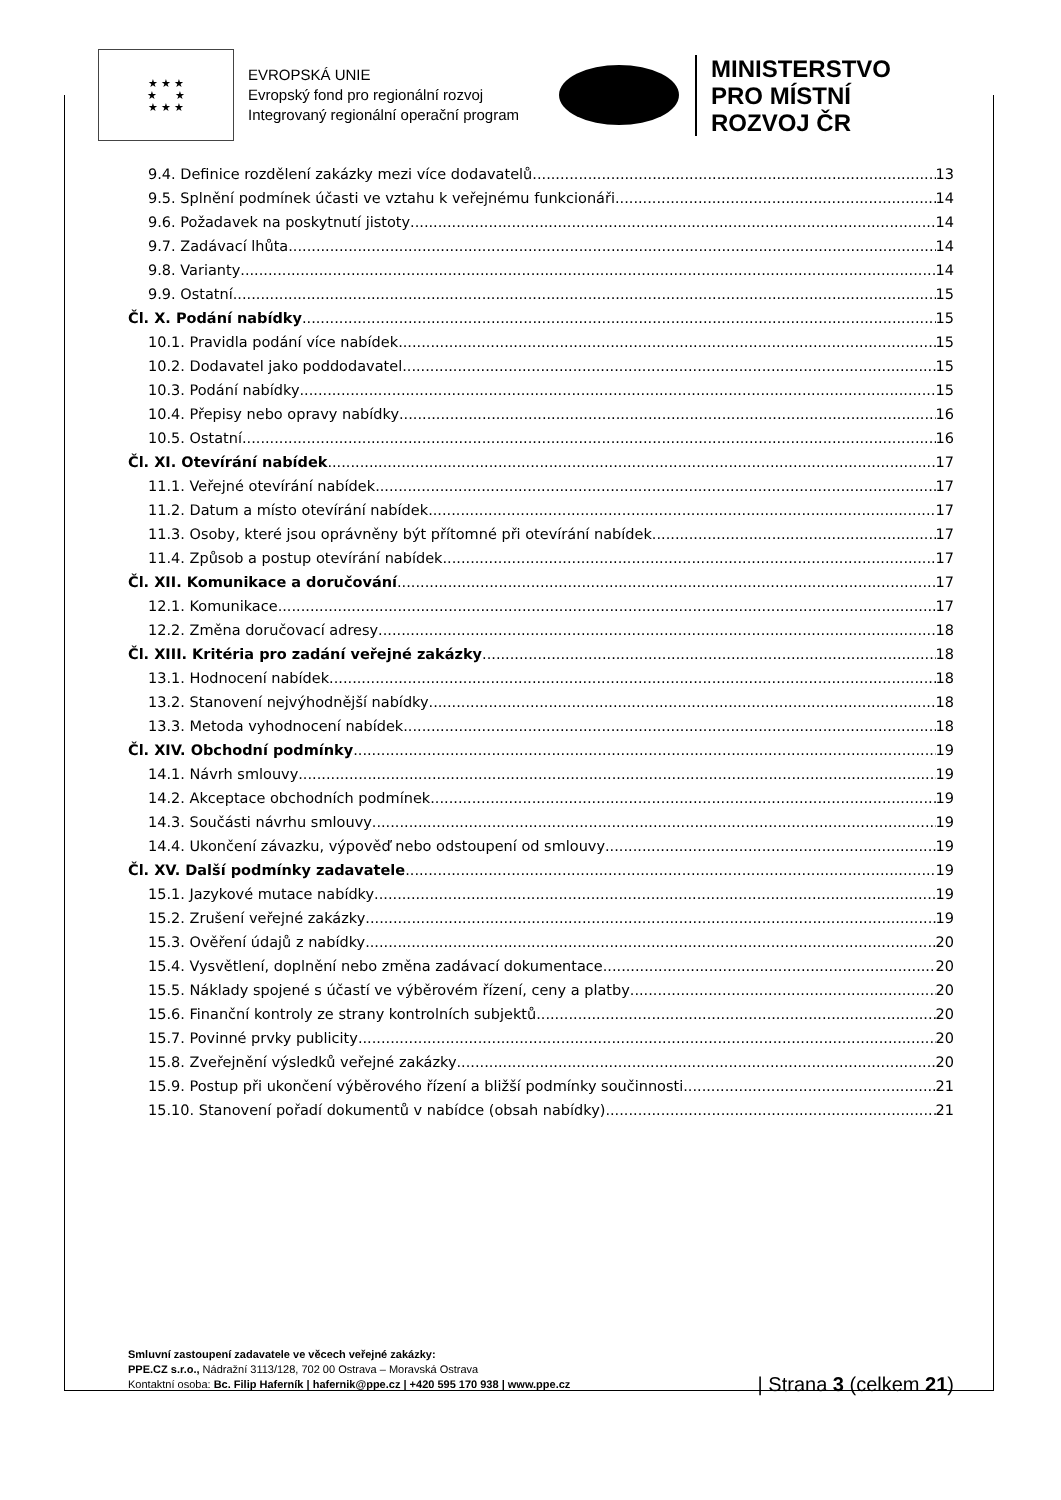★ ★ ★
★ ★
★ ★ ★
EVROPSKÁ UNIE
Evropský fond pro regionální rozvoj
Integrovaný regionální operační program
MINISTERSTVO
PRO MÍSTNÍ
ROZVOJ ČR
9.4. Definice rozdělení zakázky mezi více dodavatelů 13
9.5. Splnění podmínek účasti ve vztahu k veřejnému funkcionáři 14
9.6. Požadavek na poskytnutí jistoty 14
9.7. Zadávací lhůta 14
9.8. Varianty 14
9.9. Ostatní 15
Čl. X. Podání nabídky 15
10.1. Pravidla podání více nabídek 15
10.2. Dodavatel jako poddodavatel 15
10.3. Podání nabídky 15
10.4. Přepisy nebo opravy nabídky 16
10.5. Ostatní 16
Čl. XI. Otevírání nabídek 17
11.1. Veřejné otevírání nabídek 17
11.2. Datum a místo otevírání nabídek 17
11.3. Osoby, které jsou oprávněny být přítomné při otevírání nabídek 17
11.4. Způsob a postup otevírání nabídek 17
Čl. XII. Komunikace a doručování 17
12.1. Komunikace 17
12.2. Změna doručovací adresy 18
Čl. XIII. Kritéria pro zadání veřejné zakázky 18
13.1. Hodnocení nabídek 18
13.2. Stanovení nejvýhodnější nabídky 18
13.3. Metoda vyhodnocení nabídek 18
Čl. XIV. Obchodní podmínky 19
14.1. Návrh smlouvy 19
14.2. Akceptace obchodních podmínek 19
14.3. Součásti návrhu smlouvy 19
14.4. Ukončení závazku, výpověď nebo odstoupení od smlouvy 19
Čl. XV. Další podmínky zadavatele 19
15.1. Jazykové mutace nabídky 19
15.2. Zrušení veřejné zakázky 19
15.3. Ověření údajů z nabídky 20
15.4. Vysvětlení, doplnění nebo změna zadávací dokumentace 20
15.5. Náklady spojené s účastí ve výběrovém řízení, ceny a platby 20
15.6. Finanční kontroly ze strany kontrolních subjektů 20
15.7. Povinné prvky publicity 20
15.8. Zveřejnění výsledků veřejné zakázky 20
15.9. Postup při ukončení výběrového řízení a bližší podmínky součinnosti 21
15.10. Stanovení pořadí dokumentů v nabídce (obsah nabídky) 21
Smluvní zastoupení zadavatele ve věcech veřejné zakázky:
PPE.CZ s.r.o., Nádražní 3113/128, 702 00 Ostrava – Moravská Ostrava
Kontaktní osoba: Bc. Filip Haferník | hafernik@ppe.cz | +420 595 170 938 | www.ppe.cz
| Strana 3 (celkem 21)